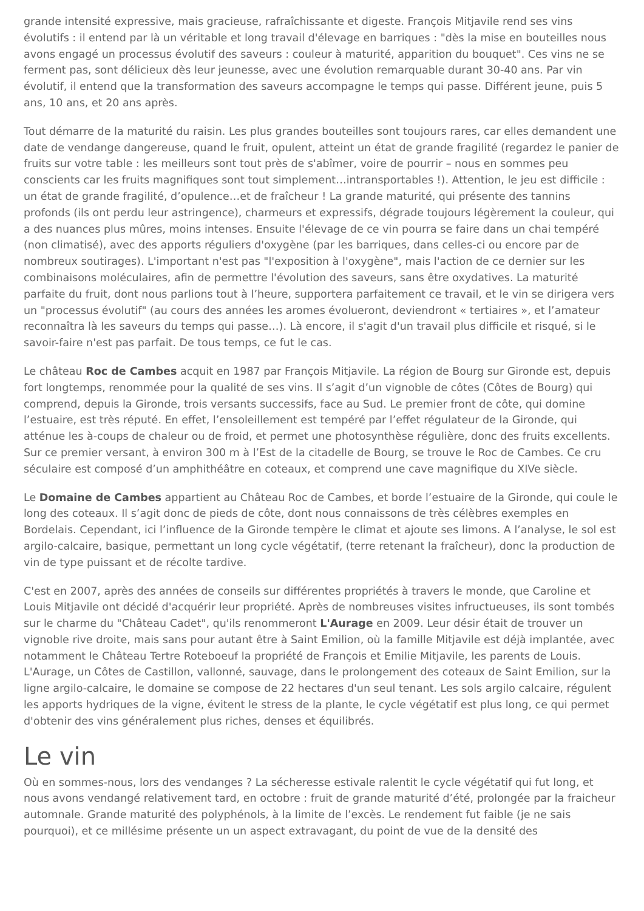grande intensité expressive, mais gracieuse, rafraîchissante et digeste. François Mitjavile rend ses vins évolutifs : il entend par là un véritable et long travail d'élevage en barriques : "dès la mise en bouteilles nous avons engagé un processus évolutif des saveurs : couleur à maturité, apparition du bouquet". Ces vins ne se ferment pas, sont délicieux dès leur jeunesse, avec une évolution remarquable durant 30-40 ans. Par vin évolutif, il entend que la transformation des saveurs accompagne le temps qui passe. Différent jeune, puis 5 ans, 10 ans, et 20 ans après.
Tout démarre de la maturité du raisin. Les plus grandes bouteilles sont toujours rares, car elles demandent une date de vendange dangereuse, quand le fruit, opulent, atteint un état de grande fragilité (regardez le panier de fruits sur votre table : les meilleurs sont tout près de s'abîmer, voire de pourrir – nous en sommes peu conscients car les fruits magnifiques sont tout simplement…intransportables !). Attention, le jeu est difficile : un état de grande fragilité, d’opulence…et de fraîcheur ! La grande maturité, qui présente des tannins profonds (ils ont perdu leur astringence), charmeurs et expressifs, dégrade toujours légèrement la couleur, qui a des nuances plus mûres, moins intenses. Ensuite l'élevage de ce vin pourra se faire dans un chai tempéré (non climatisé), avec des apports réguliers d'oxygène (par les barriques, dans celles-ci ou encore par de nombreux soutirages). L'important n'est pas "l'exposition à l'oxygène", mais l'action de ce dernier sur les combinaisons moléculaires, afin de permettre l'évolution des saveurs, sans être oxydatives. La maturité parfaite du fruit, dont nous parlions tout à l’heure, supportera parfaitement ce travail, et le vin se dirigera vers un "processus évolutif" (au cours des années les aromes évolueront, deviendront « tertiaires », et l’amateur reconnaîtra là les saveurs du temps qui passe…). Là encore, il s'agit d'un travail plus difficile et risqué, si le savoir-faire n'est pas parfait. De tous temps, ce fut le cas.
Le château Roc de Cambes acquit en 1987 par François Mitjavile. La région de Bourg sur Gironde est, depuis fort longtemps, renommée pour la qualité de ses vins. Il s’agit d’un vignoble de côtes (Côtes de Bourg) qui comprend, depuis la Gironde, trois versants successifs, face au Sud. Le premier front de côte, qui domine l’estuaire, est très réputé. En effet, l’ensoleillement est tempéré par l’effet régulateur de la Gironde, qui atténue les à-coups de chaleur ou de froid, et permet une photosynthèse régulière, donc des fruits excellents. Sur ce premier versant, à environ 300 m à l’Est de la citadelle de Bourg, se trouve le Roc de Cambes. Ce cru séculaire est composé d’un amphithéâtre en coteaux, et comprend une cave magnifique du XIVe siècle.
Le Domaine de Cambes appartient au Château Roc de Cambes, et borde l’estuaire de la Gironde, qui coule le long des coteaux. Il s’agit donc de pieds de côte, dont nous connaissons de très célèbres exemples en Bordelais. Cependant, ici l’influence de la Gironde tempère le climat et ajoute ses limons. A l’analyse, le sol est argilo-calcaire, basique, permettant un long cycle végétatif, (terre retenant la fraîcheur), donc la production de vin de type puissant et de récolte tardive.
C'est en 2007, après des années de conseils sur différentes propriétés à travers le monde, que Caroline et Louis Mitjavile ont décidé d'acquérir leur propriété. Après de nombreuses visites infructueuses, ils sont tombés sur le charme du "Château Cadet", qu'ils renommeront L'Aurage en 2009. Leur désir était de trouver un vignoble rive droite, mais sans pour autant être à Saint Emilion, où la famille Mitjavile est déjà implantée, avec notamment le Château Tertre Roteboeuf la propriété de François et Emilie Mitjavile, les parents de Louis. L'Aurage, un Côtes de Castillon, vallonné, sauvage, dans le prolongement des coteaux de Saint Emilion, sur la ligne argilo-calcaire, le domaine se compose de 22 hectares d'un seul tenant. Les sols argilo calcaire, régulent les apports hydriques de la vigne, évitent le stress de la plante, le cycle végétatif est plus long, ce qui permet d'obtenir des vins généralement plus riches, denses et équilibrés.
Le vin
Où en sommes-nous, lors des vendanges ? La sécheresse estivale ralentit le cycle végétatif qui fut long, et nous avons vendangé relativement tard, en octobre : fruit de grande maturité d’été, prolongée par la fraicheur automnale. Grande maturité des polyphénols, à la limite de l’excès. Le rendement fut faible (je ne sais pourquoi), et ce millésime présente un un aspect extravagant, du point de vue de la densité des